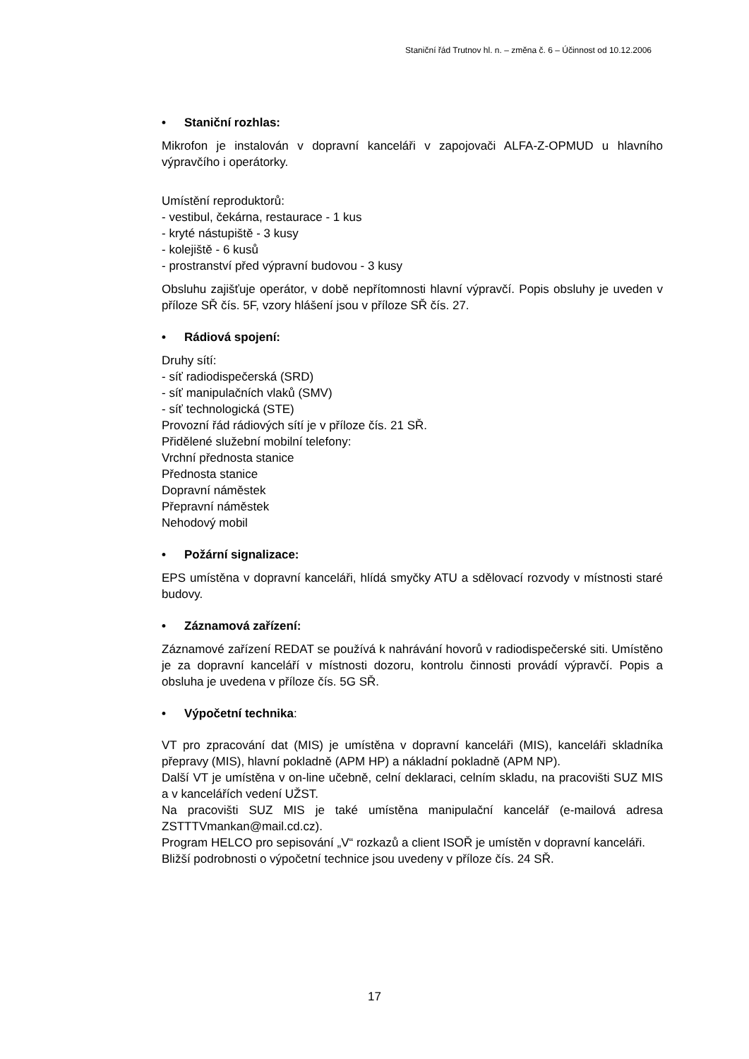Staniční řád Trutnov hl. n. – změna č. 6 – Účinnost od 10.12.2006
• Staniční rozhlas:
Mikrofon je instalován v dopravní kanceláři v zapojovači ALFA-Z-OPMUD u hlavního výpravčího i operátorky.
Umístění reproduktorů:
- vestibul, čekárna, restaurace - 1 kus
- kryté nástupiště - 3 kusy
- kolejiště - 6 kusů
- prostranství před výpravní budovou - 3 kusy
Obsluhu zajišťuje operátor, v době nepřítomnosti hlavní výpravčí. Popis obsluhy je uveden v příloze SŘ čís. 5F, vzory hlášení jsou v příloze SŘ čís. 27.
• Rádiová spojení:
Druhy sítí:
- síť radiodispečerská (SRD)
- síť manipulačních vlaků (SMV)
- síť technologická (STE)
Provozní řád rádiových sítí je v příloze čís. 21 SŘ.
Přidělené služební mobilní telefony:
Vrchní přednosta stanice
Přednosta stanice
Dopravní náměstek
Přepravní náměstek
Nehodový mobil
• Požární signalizace:
EPS umístěna v dopravní kanceláři, hlídá smyčky ATU a sdělovací rozvody v místnosti staré budovy.
• Záznamová zařízení:
Záznamové zařízení REDAT se používá k nahrávání hovorů v radiodispečerské siti. Umístěno je za dopravní kanceláří v místnosti dozoru, kontrolu činnosti provádí výpravčí. Popis a obsluha je uvedena v příloze čís. 5G SŘ.
• Výpočetní technika:
VT pro zpracování dat (MIS) je umístěna v dopravní kanceláři (MIS), kanceláři skladníka přepravy (MIS), hlavní pokladně (APM HP) a nákladní pokladně (APM NP).
Další VT je umístěna v on-line učebně, celní deklaraci, celním skladu, na pracovišti SUZ MIS a v kancelářích vedení UŽST.
Na pracovišti SUZ MIS je také umístěna manipulační kancelář (e-mailová adresa ZSTTTVmankan@mail.cd.cz).
Program HELCO pro sepisování „V“ rozkazů a client ISOŘ je umístěn v dopravní kanceláři.
Bližší podrobnosti o výpočetní technice jsou uvedeny v příloze čís. 24 SŘ.
17